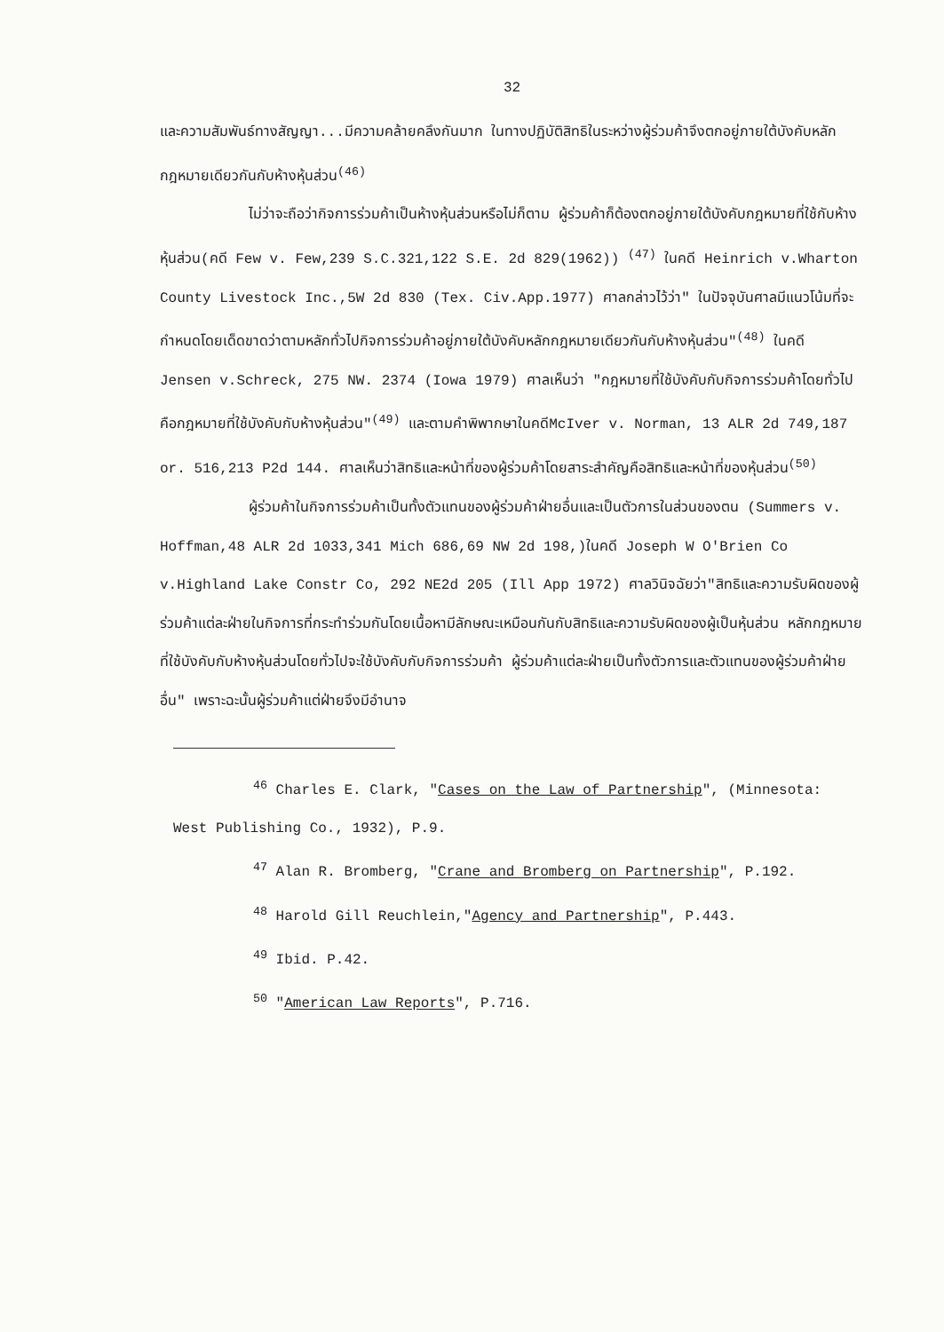32
และความสัมพันธ์ทางสัญญา...มีความคล้ายคลึงกันมาก ในทางปฏิบัติสิทธิในระหว่างผู้ร่วมค้าจึงตกอยู่ภายใต้บังคับหลักกฎหมายเดียวกันกับห้างหุ้นส่วน<sup>(46)</sup>
ไม่ว่าจะถือว่ากิจการร่วมค้าเป็นห้างหุ้นส่วนหรือไม่ก็ตาม ผู้ร่วมค้าก็ต้องตกอยู่ภายใต้บังคับกฎหมายที่ใช้กับห้างหุ้นส่วน(คดี Few v. Few,239 S.C.321,122 S.E. 2d 829(1962)) <sup>(47)</sup> ในคดี Heinrich v.Wharton County Livestock Inc.,5W 2d 830 (Tex. Civ.App.1977) ศาลกล่าวไว้ว่า" ในปัจจุบันศาลมีแนวโน้มที่จะกำหนดโดยเด็ดขาดว่าตามหลักทั่วไปกิจการร่วมค้าอยู่ภายใต้บังคับหลักกฎหมายเดียวกันกับห้างหุ้นส่วน"<sup>(48)</sup> ในคดี Jensen v.Schreck, 275 NW. 2374 (Iowa 1979) ศาลเห็นว่า "กฎหมายที่ใช้บังคับกับกิจการร่วมค้าโดยทั่วไปคือกฎหมายที่ใช้บังคับกับห้างหุ้นส่วน"<sup>(49)</sup> และตามคำพิพากษาในคดีMcIver v. Norman, 13 ALR 2d 749,187 or. 516,213 P2d 144. ศาลเห็นว่าสิทธิและหน้าที่ของผู้ร่วมค้าโดยสาระสำคัญคือสิทธิและหน้าที่ของหุ้นส่วน<sup>(50)</sup>
ผู้ร่วมค้าในกิจการร่วมค้าเป็นทั้งตัวแทนของผู้ร่วมค้าฝ่ายอื่นและเป็นตัวการในส่วนของตน (Summers v. Hoffman,48 ALR 2d 1033,341 Mich 686,69 NW 2d 198,)ในคดี Joseph W O'Brien Co v.Highland Lake Constr Co, 292 NE2d 205 (Ill App 1972) ศาลวินิจฉัยว่า"สิทธิและความรับผิดของผู้ร่วมค้าแต่ละฝ่ายในกิจการที่กระทำร่วมกันโดยเนื้อหามีลักษณะเหมือนกันกับสิทธิและความรับผิดของผู้เป็นหุ้นส่วน หลักกฎหมายที่ใช้บังคับกับห้างหุ้นส่วนโดยทั่วไปจะใช้บังคับกับกิจการร่วมค้า ผู้ร่วมค้าแต่ละฝ่ายเป็นทั้งตัวการและตัวแทนของผู้ร่วมค้าฝ่ายอื่น" เพราะฉะนั้นผู้ร่วมค้าแต่ฝ่ายจึงมีอำนาจ
<sup>46</sup> Charles E. Clark, "Cases on the Law of Partnership", (Minnesota: West Publishing Co., 1932), P.9.
<sup>47</sup> Alan R. Bromberg, "Crane and Bromberg on Partnership", P.192.
<sup>48</sup> Harold Gill Reuchlein,"Agency and Partnership", P.443.
<sup>49</sup> Ibid. P.42.
<sup>50</sup> "American Law Reports", P.716.